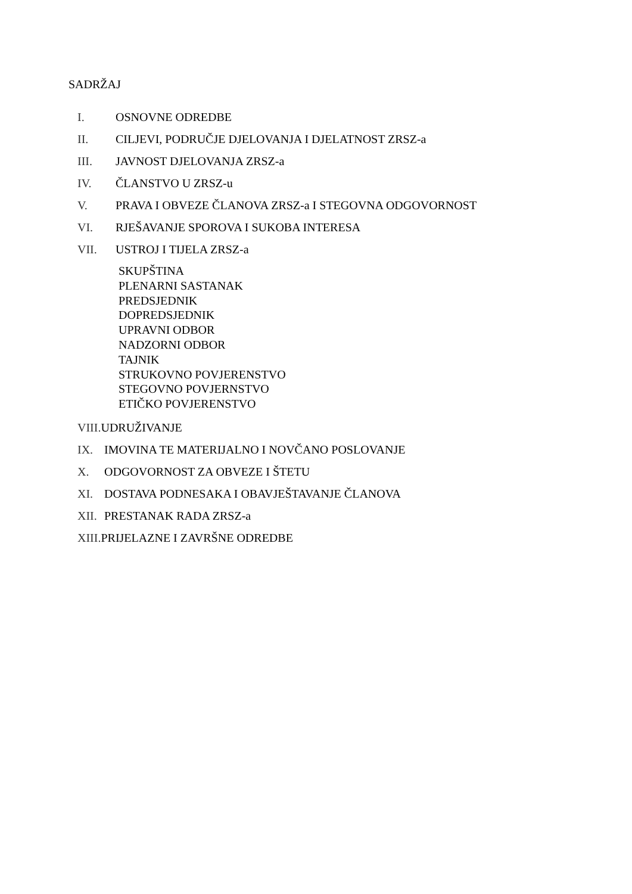SADRŽAJ
I. OSNOVNE ODREDBE
II. CILJEVI, PODRUČJE DJELOVANJA I DJELATNOST ZRSZ-a
III. JAVNOST DJELOVANJA ZRSZ-a
IV. ČLANSTVO U ZRSZ-u
V. PRAVA I OBVEZE ČLANOVA ZRSZ-a I STEGOVNA ODGOVORNOST
VI. RJEŠAVANJE SPOROVA I SUKOBA INTERESA
VII. USTROJ I TIJELA ZRSZ-a
SKUPŠTINA
PLENARNI SASTANAK
PREDSJEDNIK
DOPREDSJEDNIK
UPRAVNI ODBOR
NADZORNI ODBOR
TAJNIK
STRUKOVNO POVJERENSTVO
STEGOVNO POVJERNSTVO
ETIČKO POVJERENSTVO
VIII. UDRUŽIVANJE
IX. IMOVINA TE MATERIJALNO I NOVČANO POSLOVANJE
X. ODGOVORNOST ZA OBVEZE I ŠTETU
XI. DOSTAVA PODNESAKA I OBAVJEŠTAVANJE ČLANOVA
XII. PRESTANAK RADA ZRSZ-a
XIII. PRIJELAZNE I ZAVRŠNE ODREDBE